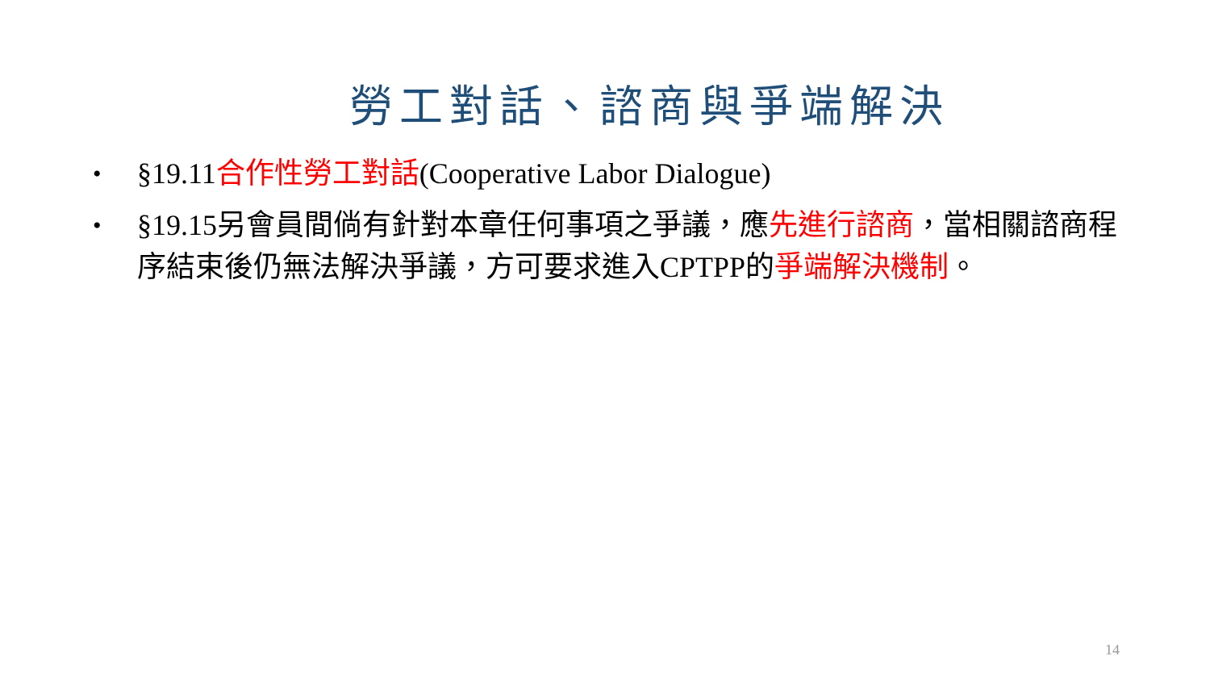勞工對話、諮商與爭端解決
• §19.11合作性勞工對話(Cooperative Labor Dialogue)
• §19.15另會員間倘有針對本章任何事項之爭議，應先進行諮商，當相關諮商程序結束後仍無法解決爭議，方可要求進入CPTPP的爭端解決機制。
14